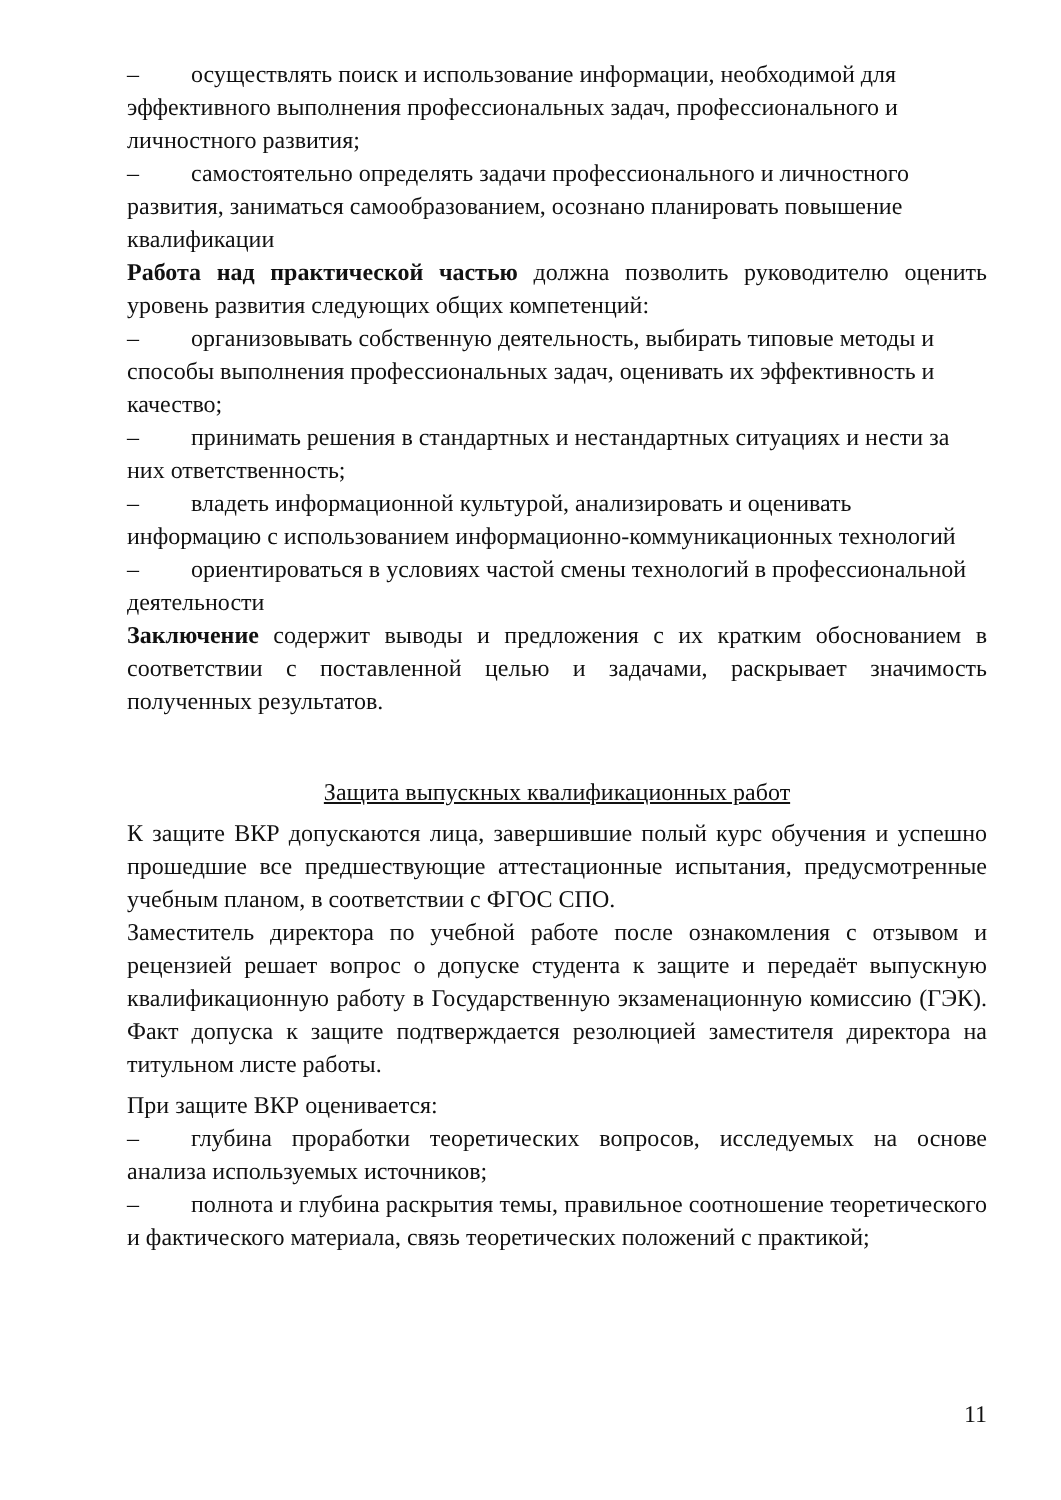– осуществлять поиск и использование информации, необходимой для эффективного выполнения профессиональных задач, профессионального и личностного развития;
– самостоятельно определять задачи профессионального и личностного развития, заниматься самообразованием, осознано планировать повышение квалификации
Работа над практической частью должна позволить руководителю оценить уровень развития следующих общих компетенций:
– организовывать собственную деятельность, выбирать типовые методы и способы выполнения профессиональных задач, оценивать их эффективность и качество;
– принимать решения в стандартных и нестандартных ситуациях и нести за них ответственность;
– владеть информационной культурой, анализировать и оценивать информацию с использованием информационно-коммуникационных технологий
– ориентироваться в условиях частой смены технологий в профессиональной деятельности
Заключение содержит выводы и предложения с их кратким обоснованием в соответствии с поставленной целью и задачами, раскрывает значимость полученных результатов.
Защита выпускных квалификационных работ
К защите ВКР допускаются лица, завершившие полый курс обучения и успешно прошедшие все предшествующие аттестационные испытания, предусмотренные учебным планом, в соответствии с ФГОС СПО.
Заместитель директора по учебной работе после ознакомления с отзывом и рецензией решает вопрос о допуске студента к защите и передаёт выпускную квалификационную работу в Государственную экзаменационную комиссию (ГЭК). Факт допуска к защите подтверждается резолюцией заместителя директора на титульном листе работы.
При защите ВКР оценивается:
– глубина проработки теоретических вопросов, исследуемых на основе анализа используемых источников;
– полнота и глубина раскрытия темы, правильное соотношение теоретического и фактического материала, связь теоретических положений с практикой;
11